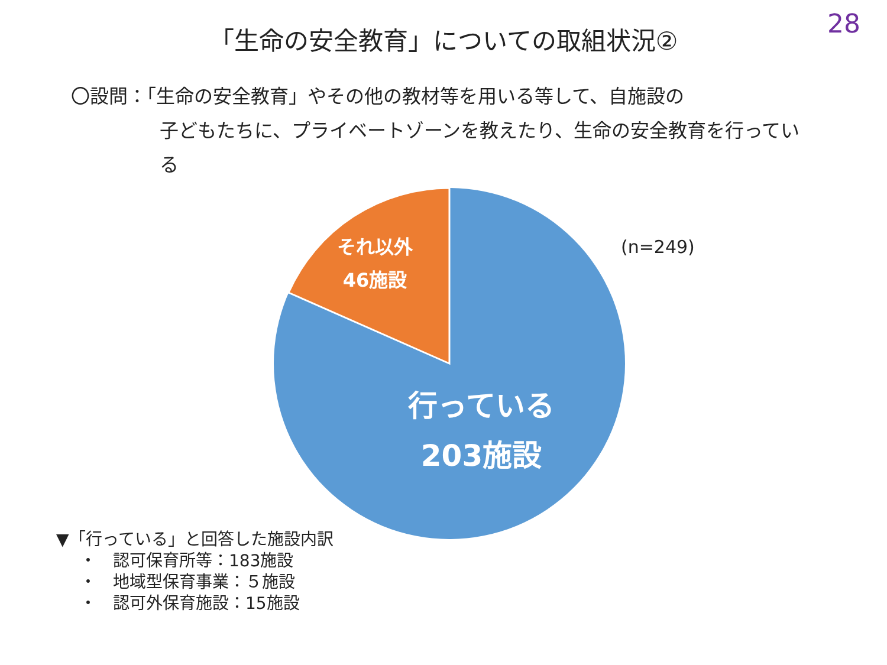28
「生命の安全教育」についての取組状況②
〇設問：「生命の安全教育」やその他の教材等を用いる等して、自施設の
子どもたちに、プライベートゾーンを教えたり、生命の安全教育を行っている
それ以外
46施設
行っている
203施設
(n=249)
▼「行っている」と回答した施設内訳
・　認可保育所等：183施設
・　地域型保育事業：５施設
・　認可外保育施設：15施設